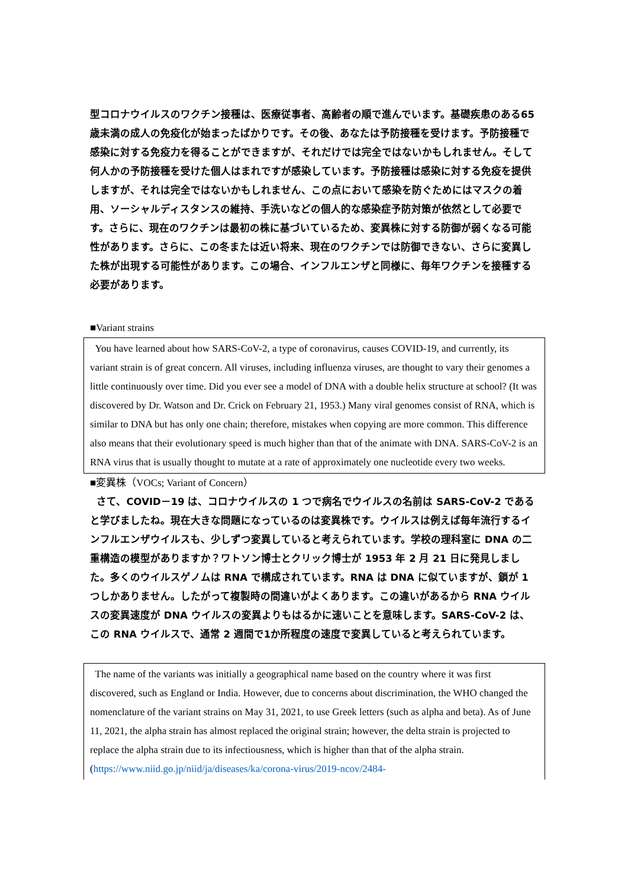型コロナウイルスのワクチン接種は、医療従事者、高齢者の順で進んでいます。基礎疾患のある65歳未満の成人の免疫化が始まったばかりです。その後、あなたは予防接種を受けます。予防接種で感染に対する免疫力を得ることができますが、それだけでは完全ではないかもしれません。そして何人かの予防接種を受けた個人はまれですが感染しています。予防接種は感染に対する免疫を提供しますが、それは完全ではないかもしれません、この点において感染を防ぐためにはマスクの着用、ソーシャルディスタンスの維持、手洗いなどの個人的な感染症予防対策が依然として必要です。さらに、現在のワクチンは最初の株に基づいているため、変異株に対する防御が弱くなる可能性があります。さらに、この冬または近い将来、現在のワクチンでは防御できない、さらに変異した株が出現する可能性があります。この場合、インフルエンザと同様に、毎年ワクチンを接種する必要があります。
■Variant strains
You have learned about how SARS-CoV-2, a type of coronavirus, causes COVID-19, and currently, its variant strain is of great concern. All viruses, including influenza viruses, are thought to vary their genomes a little continuously over time. Did you ever see a model of DNA with a double helix structure at school? (It was discovered by Dr. Watson and Dr. Crick on February 21, 1953.) Many viral genomes consist of RNA, which is similar to DNA but has only one chain; therefore, mistakes when copying are more common. This difference also means that their evolutionary speed is much higher than that of the animate with DNA. SARS-CoV-2 is an RNA virus that is usually thought to mutate at a rate of approximately one nucleotide every two weeks.
■変異株（VOCs; Variant of Concern）
さて、COVID－19 は、コロナウイルスの 1 つで病名でウイルスの名前は SARS-CoV-2 であると学びましたね。現在大きな問題になっているのは変異株です。ウイルスは例えば毎年流行するインフルエンザウイルスも、少しずつ変異していると考えられています。学校の理科室に DNA の二重構造の模型がありますか？ワトソン博士とクリック博士が 1953 年 2 月 21 日に発見しました。多くのウイルスゲノムは RNA で構成されています。RNA は DNA に似ていますが、鎖が 1 つしかありません。したがって複製時の間違いがよくあります。この違いがあるから RNA ウイルスの変異速度が DNA ウイルスの変異よりもはるかに速いことを意味します。SARS-CoV-2 は、この RNA ウイルスで、通常 2 週間で1か所程度の速度で変異していると考えられています。
The name of the variants was initially a geographical name based on the country where it was first discovered, such as England or India. However, due to concerns about discrimination, the WHO changed the nomenclature of the variant strains on May 31, 2021, to use Greek letters (such as alpha and beta). As of June 11, 2021, the alpha strain has almost replaced the original strain; however, the delta strain is projected to replace the alpha strain due to its infectiousness, which is higher than that of the alpha strain. (https://www.niid.go.jp/niid/ja/diseases/ka/corona-virus/2019-ncov/2484-